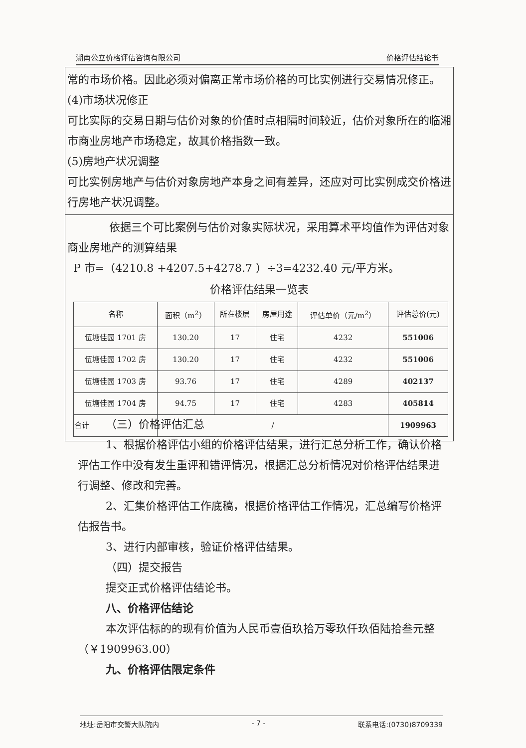湖南公立价格评估咨询有限公司 价格评估结论书
常的市场价格。因此必须对偏离正常市场价格的可比实例进行交易情况修正。
(4)市场状况修正
可比实际的交易日期与估价对象的价值时点相隔时间较近，估价对象所在的临湘市商业房地产市场稳定，故其价格指数一致。
(5)房地产状况调整
可比实例房地产与估价对象房地产本身之间有差异，还应对可比实例成交价格进行房地产状况调整。
依据三个可比案例与估价对象实际状况，采用算术平均值作为评估对象商业房地产的测算结果
P 市=（4210.8 +4207.5+4278.7 ）÷3=4232.40 元/平方米。
价格评估结果一览表
| 名称 | 面积（m<sup>2</sup>） | 所在楼层 | 房屋用途 | 评估单价（元/m<sup>2</sup>） | 评估总价(元) |
| --- | --- | --- | --- | --- | --- |
| 伍塘佳园 1701 房 | 130.20 | 17 | 住宅 | 4232 | 551006 |
| 伍塘佳园 1702 房 | 130.20 | 17 | 住宅 | 4232 | 551006 |
| 伍塘佳园 1703 房 | 93.76 | 17 | 住宅 | 4289 | 402137 |
| 伍塘佳园 1704 房 | 94.75 | 17 | 住宅 | 4283 | 405814 |
| 合计 | / | | | | 1909963 |
（三）价格评估汇总
1、根据价格评估小组的价格评估结果，进行汇总分析工作，确认价格评估工作中没有发生重评和错评情况，根据汇总分析情况对价格评估结果进行调整、修改和完善。
2、汇集价格评估工作底稿，根据价格评估工作情况，汇总编写价格评估报告书。
3、进行内部审核，验证价格评估结果。
（四）提交报告
提交正式价格评估结论书。
八、价格评估结论
本次评估标的的现有价值为人民币壹佰玖拾万零玖仟玖佰陆拾叁元整（￥1909963.00）
九、价格评估限定条件
地址:岳阳市交警大队院内 - 7 - 联系电话:(0730)8709339